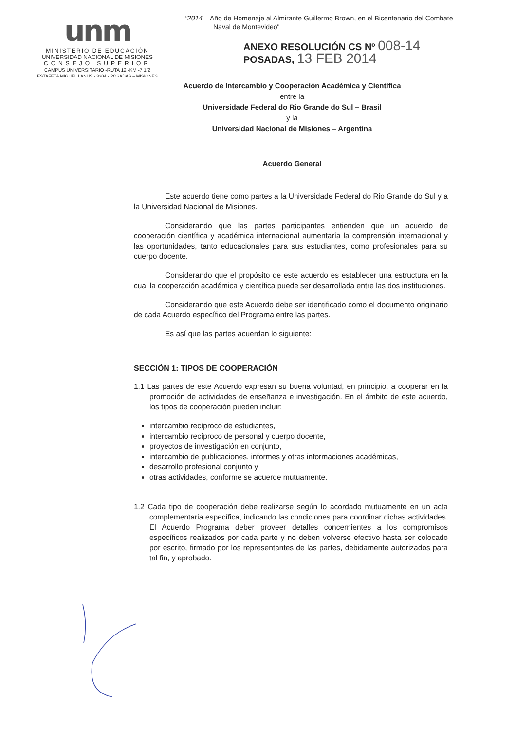unm
MINISTERIO DE EDUCACIÓN
UNIVERSIDAD NACIONAL DE MISIONES
CONSEJO SUPERIOR
CAMPUS UNIVERSITARIO -RUTA 12 -KM -7 1/2
ESTAFETA MIGUEL LANUS - 3304 - POSADAS – MISIONES
"2014 – Año de Homenaje al Almirante Guillermo Brown, en el Bicentenario del Combate
Naval de Montevideo"
ANEXO RESOLUCIÓN CS Nº 008-14
POSADAS, 13 FEB 2014
Acuerdo de Intercambio y Cooperación Académica y Científica
entre la
Universidade Federal do Rio Grande do Sul – Brasil
y la
Universidad Nacional de Misiones – Argentina
Acuerdo General
Este acuerdo tiene como partes a la Universidade Federal do Rio Grande do Sul y a la Universidad Nacional de Misiones.
Considerando que las partes participantes entienden que un acuerdo de cooperación científica y académica internacional aumentaría la comprensión internacional y las oportunidades, tanto educacionales para sus estudiantes, como profesionales para su cuerpo docente.
Considerando que el propósito de este acuerdo es establecer una estructura en la cual la cooperación académica y científica puede ser desarrollada entre las dos instituciones.
Considerando que este Acuerdo debe ser identificado como el documento originario de cada Acuerdo específico del Programa entre las partes.
Es así que las partes acuerdan lo siguiente:
SECCIÓN 1: TIPOS DE COOPERACIÓN
1.1 Las partes de este Acuerdo expresan su buena voluntad, en principio, a cooperar en la promoción de actividades de enseñanza e investigación. En el ámbito de este acuerdo, los tipos de cooperación pueden incluir:
intercambio recíproco de estudiantes,
intercambio recíproco de personal y cuerpo docente,
proyectos de investigación en conjunto,
intercambio de publicaciones, informes y otras informaciones académicas,
desarrollo profesional conjunto y
otras actividades, conforme se acuerde mutuamente.
1.2 Cada tipo de cooperación debe realizarse según lo acordado mutuamente en un acta complementaria específica, indicando las condiciones para coordinar dichas actividades. El Acuerdo Programa deber proveer detalles concernientes a los compromisos específicos realizados por cada parte y no deben volverse efectivo hasta ser colocado por escrito, firmado por los representantes de las partes, debidamente autorizados para tal fin, y aprobado.